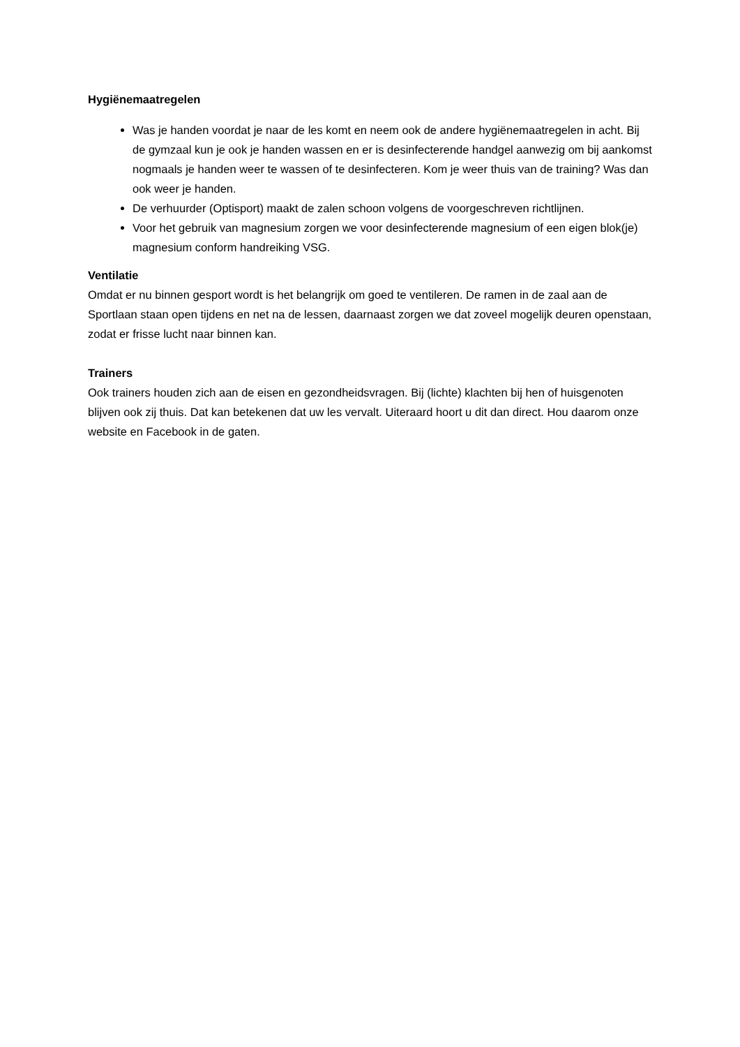Hygiënemaatregelen
Was je handen voordat je naar de les komt en neem ook de andere hygiënemaatregelen in acht. Bij de gymzaal kun je ook je handen wassen en er is desinfecterende handgel aanwezig om bij aankomst nogmaals je handen weer te wassen of te desinfecteren. Kom je weer thuis van de training? Was dan ook weer je handen.
De verhuurder (Optisport) maakt de zalen schoon volgens de voorgeschreven richtlijnen.
Voor het gebruik van magnesium zorgen we voor desinfecterende magnesium of een eigen blok(je) magnesium conform handreiking VSG.
Ventilatie
Omdat er nu binnen gesport wordt is het belangrijk om goed te ventileren. De ramen in de zaal aan de Sportlaan staan open tijdens en net na de lessen, daarnaast zorgen we dat zoveel mogelijk deuren openstaan, zodat er frisse lucht naar binnen kan.
Trainers
Ook trainers houden zich aan de eisen en gezondheidsvragen. Bij (lichte) klachten bij hen of huisgenoten blijven ook zij thuis. Dat kan betekenen dat uw les vervalt. Uiteraard hoort u dit dan direct. Hou daarom onze website en Facebook in de gaten.